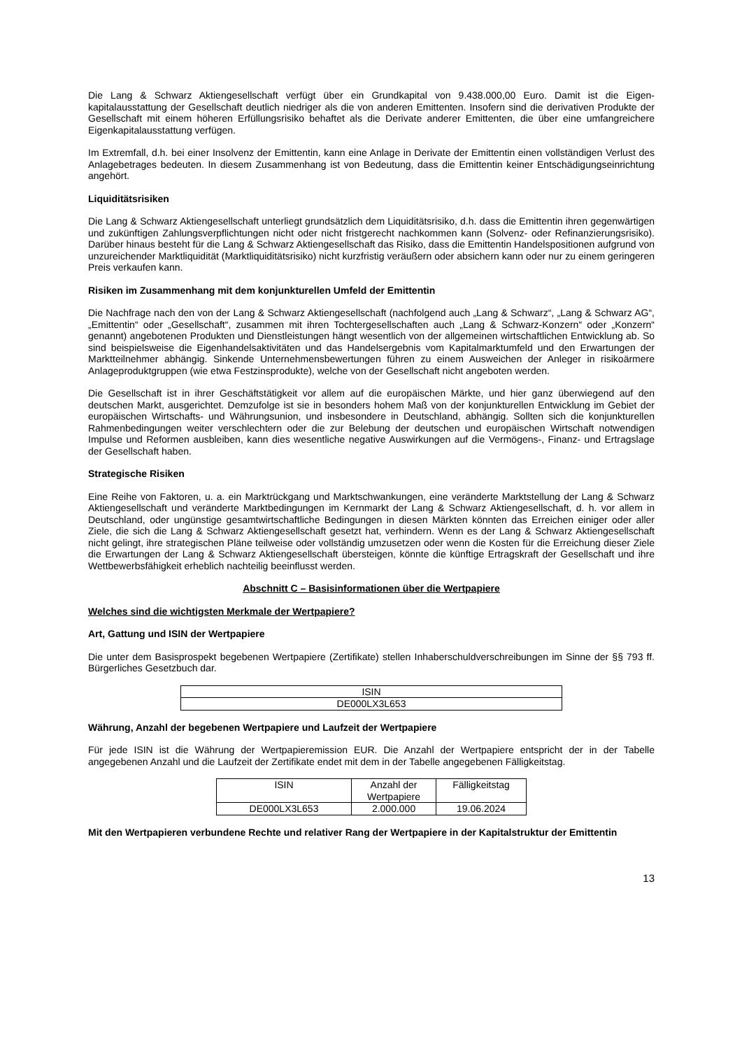Die Lang & Schwarz Aktiengesellschaft verfügt über ein Grundkapital von 9.438.000,00 Euro. Damit ist die Eigen-kapitalausstattung der Gesellschaft deutlich niedriger als die von anderen Emittenten. Insofern sind die derivativen Produkte der Gesellschaft mit einem höheren Erfüllungsrisiko behaftet als die Derivate anderer Emittenten, die über eine umfangreichere Eigenkapitalausstattung verfügen.
Im Extremfall, d.h. bei einer Insolvenz der Emittentin, kann eine Anlage in Derivate der Emittentin einen vollständigen Verlust des Anlagebetrages bedeuten. In diesem Zusammenhang ist von Bedeutung, dass die Emittentin keiner Entschädigungseinrichtung angehört.
Liquiditätsrisiken
Die Lang & Schwarz Aktiengesellschaft unterliegt grundsätzlich dem Liquiditätsrisiko, d.h. dass die Emittentin ihren gegenwärtigen und zukünftigen Zahlungsverpflichtungen nicht oder nicht fristgerecht nachkommen kann (Solvenz- oder Refinanzierungsrisiko). Darüber hinaus besteht für die Lang & Schwarz Aktiengesellschaft das Risiko, dass die Emittentin Handelspositionen aufgrund von unzureichender Marktliquidität (Marktliquiditätsrisiko) nicht kurzfristig veräußern oder absichern kann oder nur zu einem geringeren Preis verkaufen kann.
Risiken im Zusammenhang mit dem konjunkturellen Umfeld der Emittentin
Die Nachfrage nach den von der Lang & Schwarz Aktiengesellschaft (nachfolgend auch „Lang & Schwarz“, „Lang & Schwarz AG“, „Emittentin“ oder „Gesellschaft“, zusammen mit ihren Tochtergesellschaften auch „Lang & Schwarz-Konzern“ oder „Konzern“ genannt) angebotenen Produkten und Dienstleistungen hängt wesentlich von der allgemeinen wirtschaftlichen Entwicklung ab. So sind beispielsweise die Eigenhandelsaktivitäten und das Handelsergebnis vom Kapitalmarktumfeld und den Erwartungen der Marktteilnehmer abhängig. Sinkende Unternehmensbewertungen führen zu einem Ausweichen der Anleger in risikoärmere Anlageproduktgruppen (wie etwa Festzinsprodukte), welche von der Gesellschaft nicht angeboten werden.
Die Gesellschaft ist in ihrer Geschäftstätigkeit vor allem auf die europäischen Märkte, und hier ganz überwiegend auf den deutschen Markt, ausgerichtet. Demzufolge ist sie in besonders hohem Maß von der konjunkturellen Entwicklung im Gebiet der europäischen Wirtschafts- und Währungsunion, und insbesondere in Deutschland, abhängig. Sollten sich die konjunkturellen Rahmenbedingungen weiter verschlechtern oder die zur Belebung der deutschen und europäischen Wirtschaft notwendigen Impulse und Reformen ausbleiben, kann dies wesentliche negative Auswirkungen auf die Vermögens-, Finanz- und Ertragslage der Gesellschaft haben.
Strategische Risiken
Eine Reihe von Faktoren, u. a. ein Marktrückgang und Marktschwankungen, eine veränderte Marktstellung der Lang & Schwarz Aktiengesellschaft und veränderte Marktbedingungen im Kernmarkt der Lang & Schwarz Aktiengesellschaft, d. h. vor allem in Deutschland, oder ungünstige gesamtwirtschaftliche Bedingungen in diesen Märkten könnten das Erreichen einiger oder aller Ziele, die sich die Lang & Schwarz Aktiengesellschaft gesetzt hat, verhindern. Wenn es der Lang & Schwarz Aktiengesellschaft nicht gelingt, ihre strategischen Pläne teilweise oder vollständig umzusetzen oder wenn die Kosten für die Erreichung dieser Ziele die Erwartungen der Lang & Schwarz Aktiengesellschaft übersteigen, könnte die künftige Ertragskraft der Gesellschaft und ihre Wettbewerbsfähigkeit erheblich nachteilig beeinflusst werden.
Abschnitt C – Basisinformationen über die Wertpapiere
Welches sind die wichtigsten Merkmale der Wertpapiere?
Art, Gattung und ISIN der Wertpapiere
Die unter dem Basisprospekt begebenen Wertpapiere (Zertifikate) stellen Inhaberschuldverschreibungen im Sinne der §§ 793 ff. Bürgerliches Gesetzbuch dar.
| ISIN |
| DE000LX3L653 |
Währung, Anzahl der begebenen Wertpapiere und Laufzeit der Wertpapiere
Für jede ISIN ist die Währung der Wertpapieremission EUR. Die Anzahl der Wertpapiere entspricht der in der Tabelle angegebenen Anzahl und die Laufzeit der Zertifikate endet mit dem in der Tabelle angegebenen Fälligkeitstag.
| ISIN | Anzahl der Wertpapiere | Fälligkeitstag |
| DE000LX3L653 | 2.000.000 | 19.06.2024 |
Mit den Wertpapieren verbundene Rechte und relativer Rang der Wertpapiere in der Kapitalstruktur der Emittentin
13